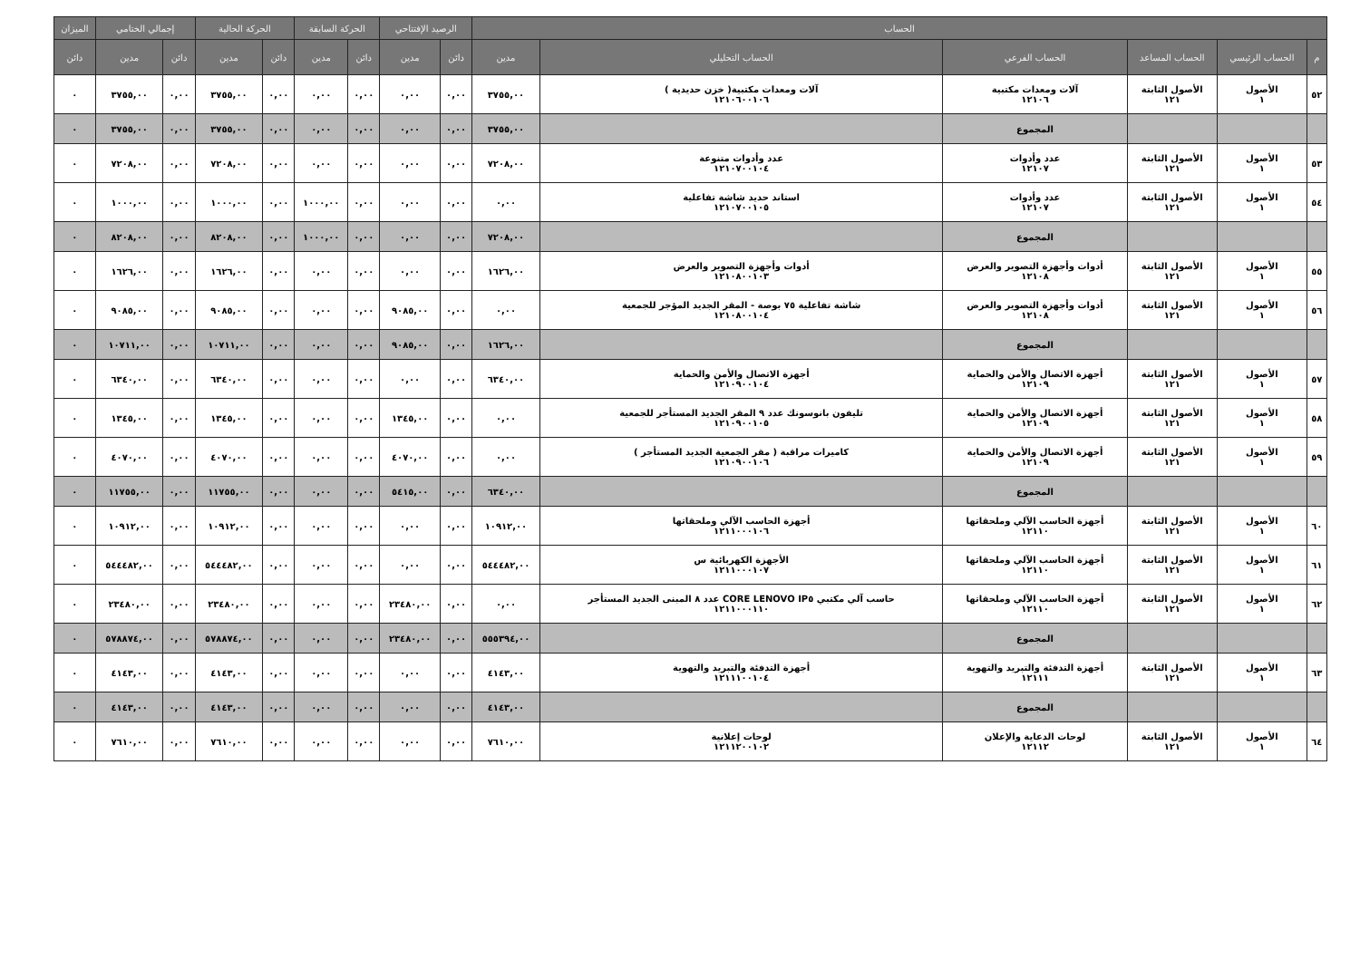| الحساب | | | | | | الرصيد الإفتتاحي | | الحركة السابقة | | الحركة الحالية | | إجمالي الختامي | | الميزان |
| --- | --- | --- | --- | --- | --- | --- | --- | --- | --- | --- | --- | --- | --- | --- |
| م | الحساب الرئيسي | الحساب المساعد | الحساب الفرعي | الحساب التحليلي | مدين | دائن | مدين | دائن | مدين | دائن | مدين | دائن | مدين | دائن |
| ٥٢ | الأصول ١ | الأصول الثابتة ١٢١ | آلات ومعدات مكتبية ١٢١٠٦ | آلات ومعدات مكتبية( خزن حديدية ) ١٢١٠٦٠٠١٠٦ | ٣٧٥٥,٠٠ | ٠,٠٠ | ٠,٠٠ | ٠,٠٠ | ٠,٠٠ | ٠,٠٠ | ٣٧٥٥,٠٠ | ٠,٠٠ | ٣٧٥٥,٠٠ | ٠ |
| | | | المجموع | | ٣٧٥٥,٠٠ | ٠,٠٠ | ٠,٠٠ | ٠,٠٠ | ٠,٠٠ | ٠,٠٠ | ٣٧٥٥,٠٠ | ٠,٠٠ | ٣٧٥٥,٠٠ | ٠ |
| ٥٣ | الأصول ١ | الأصول الثابتة ١٢١ | عدد وأدوات ١٢١٠٧ | عدد وأدوات متنوعة ١٢١٠٧٠٠١٠٤ | ٧٢٠٨,٠٠ | ٠,٠٠ | ٠,٠٠ | ٠,٠٠ | ٠,٠٠ | ٠,٠٠ | ٧٢٠٨,٠٠ | ٠,٠٠ | ٧٢٠٨,٠٠ | ٠ |
| ٥٤ | الأصول ١ | الأصول الثابتة ١٢١ | عدد وأدوات ١٢١٠٧ | استاند حديد شاشة تفاعلية ١٢١٠٧٠٠١٠٥ | ٠,٠٠ | ٠,٠٠ | ٠,٠٠ | ٠,٠٠ | ١٠٠٠,٠٠ | ٠,٠٠ | ١٠٠٠,٠٠ | ٠,٠٠ | ١٠٠٠,٠٠ | ٠ |
| | | | المجموع | | ٧٢٠٨,٠٠ | ٠,٠٠ | ٠,٠٠ | ٠,٠٠ | ١٠٠٠,٠٠ | ٠,٠٠ | ٨٢٠٨,٠٠ | ٠,٠٠ | ٨٢٠٨,٠٠ | ٠ |
| ٥٥ | الأصول ١ | الأصول الثابتة ١٢١ | أدوات وأجهزة التصوير والعرض ١٢١٠٨ | أدوات وأجهزة التصوير والعرض ١٢١٠٨٠٠١٠٣ | ١٦٢٦,٠٠ | ٠,٠٠ | ٠,٠٠ | ٠,٠٠ | ٠,٠٠ | ٠,٠٠ | ١٦٢٦,٠٠ | ٠,٠٠ | ١٦٢٦,٠٠ | ٠ |
| ٥٦ | الأصول ١ | الأصول الثابتة ١٢١ | أدوات وأجهزة التصوير والعرض ١٢١٠٨ | شاشة تفاعلية ٧٥ بوصة - المقر الجديد المؤجر للجمعية ١٢١٠٨٠٠١٠٤ | ٠,٠٠ | ٠,٠٠ | ٩٠٨٥,٠٠ | ٠,٠٠ | ٠,٠٠ | ٠,٠٠ | ٩٠٨٥,٠٠ | ٠,٠٠ | ٩٠٨٥,٠٠ | ٠ |
| | | | المجموع | | ١٦٢٦,٠٠ | ٠,٠٠ | ٩٠٨٥,٠٠ | ٠,٠٠ | ٠,٠٠ | ٠,٠٠ | ١٠٧١١,٠٠ | ٠,٠٠ | ١٠٧١١,٠٠ | ٠ |
| ٥٧ | الأصول ١ | الأصول الثابتة ١٢١ | أجهزة الاتصال والأمن والحماية ١٢١٠٩ | أجهزة الاتصال والأمن والحماية ١٢١٠٩٠٠١٠٤ | ٦٣٤٠,٠٠ | ٠,٠٠ | ٠,٠٠ | ٠,٠٠ | ٠,٠٠ | ٠,٠٠ | ٦٣٤٠,٠٠ | ٠,٠٠ | ٦٣٤٠,٠٠ | ٠ |
| ٥٨ | الأصول ١ | الأصول الثابتة ١٢١ | أجهزة الاتصال والأمن والحماية ١٢١٠٩ | تليفون بانوسونك عدد ٩ المقر الجديد المستأجر للجمعية ١٢١٠٩٠٠١٠٥ | ٠,٠٠ | ٠,٠٠ | ١٣٤٥,٠٠ | ٠,٠٠ | ٠,٠٠ | ٠,٠٠ | ١٣٤٥,٠٠ | ٠,٠٠ | ١٣٤٥,٠٠ | ٠ |
| ٥٩ | الأصول ١ | الأصول الثابتة ١٢١ | أجهزة الاتصال والأمن والحماية ١٢١٠٩ | كاميرات مراقبة ( مقر الجمعية الجديد المستأجر ) ١٢١٠٩٠٠١٠٦ | ٠,٠٠ | ٠,٠٠ | ٤٠٧٠,٠٠ | ٠,٠٠ | ٠,٠٠ | ٠,٠٠ | ٤٠٧٠,٠٠ | ٠,٠٠ | ٤٠٧٠,٠٠ | ٠ |
| | | | المجموع | | ٦٣٤٠,٠٠ | ٠,٠٠ | ٥٤١٥,٠٠ | ٠,٠٠ | ٠,٠٠ | ٠,٠٠ | ١١٧٥٥,٠٠ | ٠,٠٠ | ١١٧٥٥,٠٠ | ٠ |
| ٦٠ | الأصول ١ | الأصول الثابتة ١٢١ | أجهزة الحاسب الآلي وملحقاتها ١٢١١٠ | أجهزة الحاسب الآلي وملحقاتها ١٢١١٠٠٠١٠٦ | ١٠٩١٢,٠٠ | ٠,٠٠ | ٠,٠٠ | ٠,٠٠ | ٠,٠٠ | ٠,٠٠ | ١٠٩١٢,٠٠ | ٠,٠٠ | ١٠٩١٢,٠٠ | ٠ |
| ٦١ | الأصول ١ | الأصول الثابتة ١٢١ | أجهزة الحاسب الآلي وملحقاتها ١٢١١٠ | الأجهزة الكهربائية س ١٢١١٠٠٠١٠٧ | ٥٤٤٤٨٢,٠٠ | ٠,٠٠ | ٠,٠٠ | ٠,٠٠ | ٠,٠٠ | ٠,٠٠ | ٥٤٤٤٨٢,٠٠ | ٠,٠٠ | ٥٤٤٤٨٢,٠٠ | ٠ |
| ٦٢ | الأصول ١ | الأصول الثابتة ١٢١ | أجهزة الحاسب الآلي وملحقاتها ١٢١١٠ | حاسب آلي مكتبي LENOVO IP٥ CORE عدد ٨ المبنى الجديد المستأجر ١٢١١٠٠٠١١٠ | ٠,٠٠ | ٠,٠٠ | ٢٣٤٨٠,٠٠ | ٠,٠٠ | ٠,٠٠ | ٠,٠٠ | ٢٣٤٨٠,٠٠ | ٠,٠٠ | ٢٣٤٨٠,٠٠ | ٠ |
| | | | المجموع | | ٥٥٥٣٩٤,٠٠ | ٠,٠٠ | ٢٣٤٨٠,٠٠ | ٠,٠٠ | ٠,٠٠ | ٠,٠٠ | ٥٧٨٨٧٤,٠٠ | ٠,٠٠ | ٥٧٨٨٧٤,٠٠ | ٠ |
| ٦٣ | الأصول ١ | الأصول الثابتة ١٢١ | أجهزة التدفئة والتبريد والتهوية ١٢١١١ | أجهزة التدفئة والتبريد والتهوية ١٢١١١٠٠١٠٤ | ٤١٤٣,٠٠ | ٠,٠٠ | ٠,٠٠ | ٠,٠٠ | ٠,٠٠ | ٠,٠٠ | ٤١٤٣,٠٠ | ٠,٠٠ | ٤١٤٣,٠٠ | ٠ |
| | | | المجموع | | ٤١٤٣,٠٠ | ٠,٠٠ | ٠,٠٠ | ٠,٠٠ | ٠,٠٠ | ٠,٠٠ | ٤١٤٣,٠٠ | ٠,٠٠ | ٤١٤٣,٠٠ | ٠ |
| ٦٤ | الأصول ١ | الأصول الثابتة ١٢١ | لوحات الدعاية والإعلان ١٢١١٢ | لوحات إعلانية ١٢١١٢٠٠١٠٢ | ٧٦١٠,٠٠ | ٠,٠٠ | ٠,٠٠ | ٠,٠٠ | ٠,٠٠ | ٠,٠٠ | ٧٦١٠,٠٠ | ٠,٠٠ | ٧٦١٠,٠٠ | ٠ |